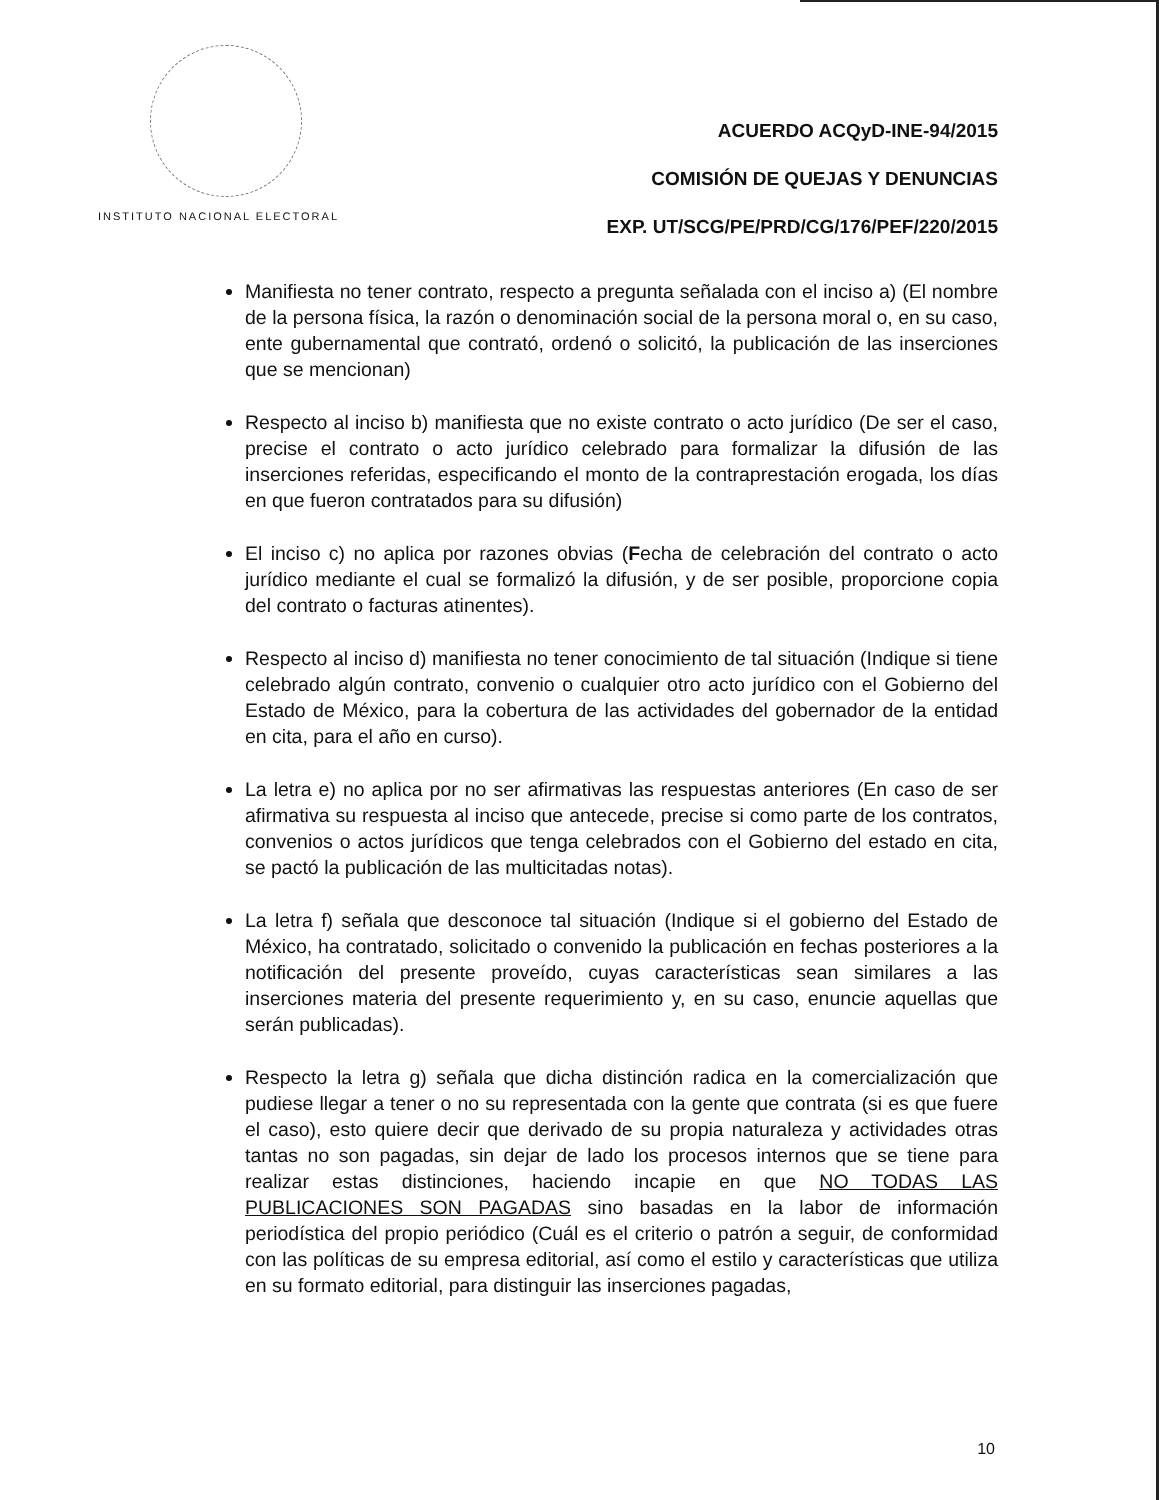INSTITUTO NACIONAL ELECTORAL
ACUERDO ACQyD-INE-94/2015
COMISIÓN DE QUEJAS Y DENUNCIAS
EXP. UT/SCG/PE/PRD/CG/176/PEF/220/2015
Manifiesta no tener contrato, respecto a pregunta señalada con el inciso a) (El nombre de la persona física, la razón o denominación social de la persona moral o, en su caso, ente gubernamental que contrató, ordenó o solicitó, la publicación de las inserciones que se mencionan)
Respecto al inciso b) manifiesta que no existe contrato o acto jurídico (De ser el caso, precise el contrato o acto jurídico celebrado para formalizar la difusión de las inserciones referidas, especificando el monto de la contraprestación erogada, los días en que fueron contratados para su difusión)
El inciso c) no aplica por razones obvias (Fecha de celebración del contrato o acto jurídico mediante el cual se formalizó la difusión, y de ser posible, proporcione copia del contrato o facturas atinentes).
Respecto al inciso d) manifiesta no tener conocimiento de tal situación (Indique si tiene celebrado algún contrato, convenio o cualquier otro acto jurídico con el Gobierno del Estado de México, para la cobertura de las actividades del gobernador de la entidad en cita, para el año en curso).
La letra e) no aplica por no ser afirmativas las respuestas anteriores (En caso de ser afirmativa su respuesta al inciso que antecede, precise si como parte de los contratos, convenios o actos jurídicos que tenga celebrados con el Gobierno del estado en cita, se pactó la publicación de las multicitadas notas).
La letra f) señala que desconoce tal situación (Indique si el gobierno del Estado de México, ha contratado, solicitado o convenido la publicación en fechas posteriores a la notificación del presente proveído, cuyas características sean similares a las inserciones materia del presente requerimiento y, en su caso, enuncie aquellas que serán publicadas).
Respecto la letra g) señala que dicha distinción radica en la comercialización que pudiese llegar a tener o no su representada con la gente que contrata (si es que fuere el caso), esto quiere decir que derivado de su propia naturaleza y actividades otras tantas no son pagadas, sin dejar de lado los procesos internos que se tiene para realizar estas distinciones, haciendo incapie en que NO TODAS LAS PUBLICACIONES SON PAGADAS sino basadas en la labor de información periodística del propio periódico (Cuál es el criterio o patrón a seguir, de conformidad con las políticas de su empresa editorial, así como el estilo y características que utiliza en su formato editorial, para distinguir las inserciones pagadas,
10